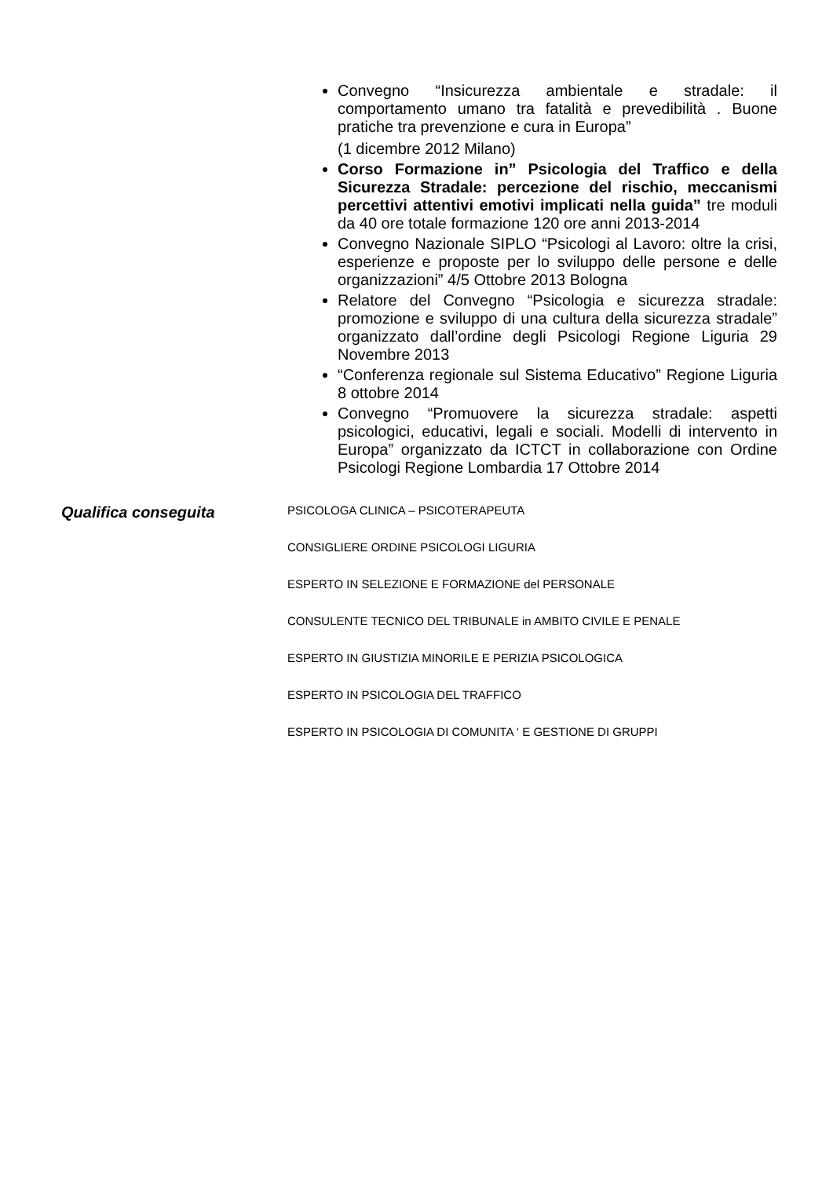Convegno “Insicurezza ambientale e stradale: il comportamento umano tra fatalità e prevedibilità . Buone pratiche tra prevenzione e cura in Europa”
(1 dicembre 2012 Milano)
Corso Formazione in” Psicologia del Traffico e della Sicurezza Stradale: percezione del rischio, meccanismi percettivi attentivi emotivi implicati nella guida” tre moduli da 40 ore totale formazione 120 ore anni 2013-2014
Convegno Nazionale SIPLO “Psicologi al Lavoro: oltre la crisi, esperienze e proposte per lo sviluppo delle persone e delle organizzazioni” 4/5 Ottobre 2013 Bologna
Relatore del Convegno “Psicologia e sicurezza stradale: promozione e sviluppo di una cultura della sicurezza stradale” organizzato dall’ordine degli Psicologi Regione Liguria 29 Novembre 2013
“Conferenza regionale sul Sistema Educativo” Regione Liguria 8 ottobre 2014
Convegno “Promuovere la sicurezza stradale: aspetti psicologici, educativi, legali e sociali. Modelli di intervento in Europa” organizzato da ICTCT in collaborazione con Ordine Psicologi Regione Lombardia 17 Ottobre 2014
Qualifica conseguita
PSICOLOGA CLINICA – PSICOTERAPEUTA
CONSIGLIERE ORDINE PSICOLOGI LIGURIA
ESPERTO IN SELEZIONE E FORMAZIONE del PERSONALE
CONSULENTE TECNICO DEL TRIBUNALE in AMBITO CIVILE E PENALE
ESPERTO IN GIUSTIZIA MINORILE E PERIZIA PSICOLOGICA
ESPERTO IN PSICOLOGIA DEL TRAFFICO
ESPERTO IN PSICOLOGIA DI COMUNITA ‘ E GESTIONE DI GRUPPI